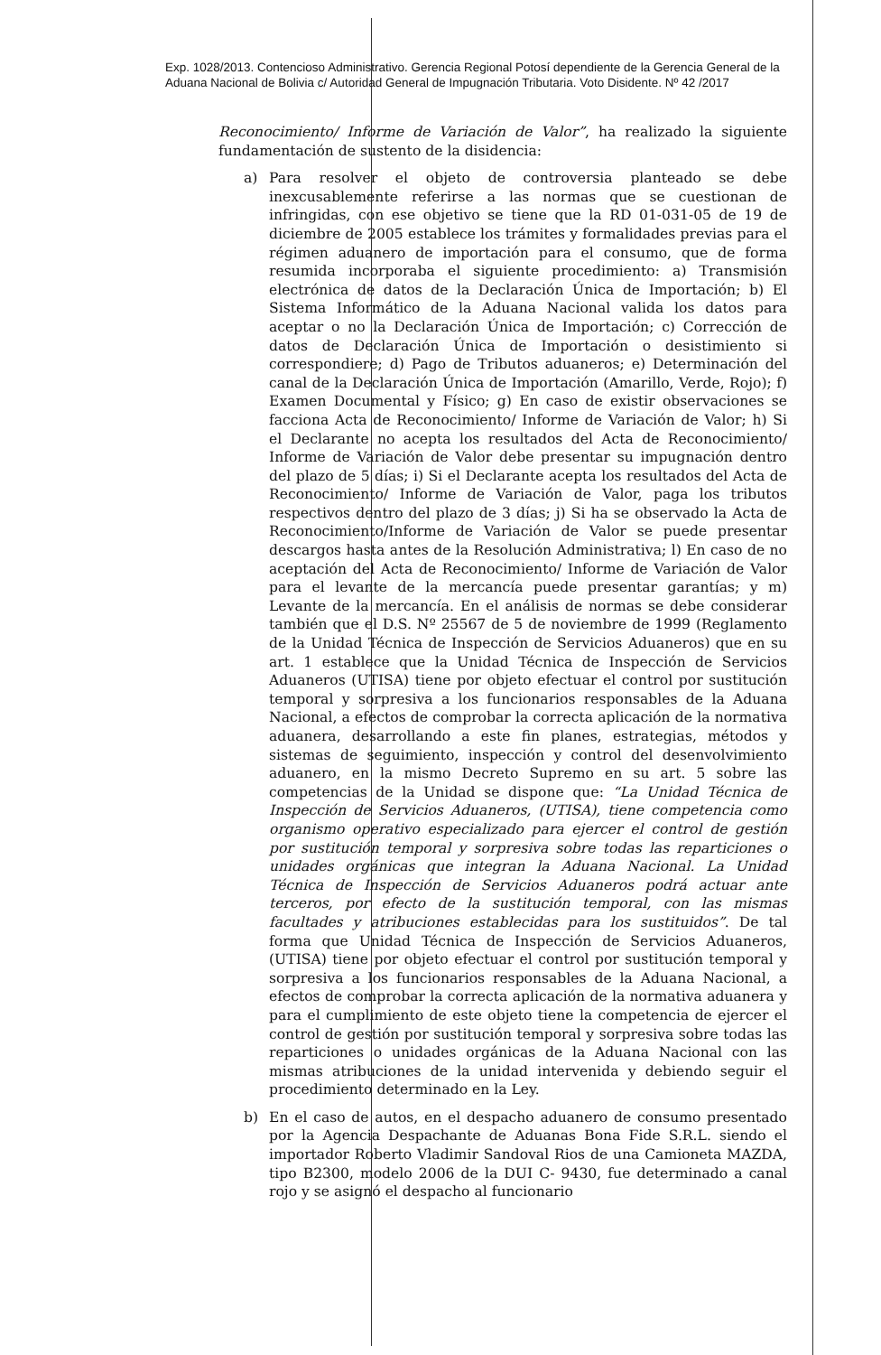Exp. 1028/2013. Contencioso Administrativo. Gerencia Regional Potosí dependiente de la Gerencia General de la Aduana Nacional de Bolivia c/ Autoridad General de Impugnación Tributaria. Voto Disidente. Nº 42 /2017
Reconocimiento/ Informe de Variación de Valor”, ha realizado la siguiente fundamentación de sustento de la disidencia:
a) Para resolver el objeto de controversia planteado se debe inexcusablemente referirse a las normas que se cuestionan de infringidas, con ese objetivo se tiene que la RD 01-031-05 de 19 de diciembre de 2005 establece los trámites y formalidades previas para el régimen aduanero de importación para el consumo, que de forma resumida incorporaba el siguiente procedimiento: a) Transmisión electrónica de datos de la Declaración Única de Importación; b) El Sistema Informático de la Aduana Nacional valida los datos para aceptar o no la Declaración Única de Importación; c) Corrección de datos de Declaración Única de Importación o desistimiento si correspondiere; d) Pago de Tributos aduaneros; e) Determinación del canal de la Declaración Única de Importación (Amarillo, Verde, Rojo); f) Examen Documental y Físico; g) En caso de existir observaciones se facciona Acta de Reconocimiento/ Informe de Variación de Valor; h) Si el Declarante no acepta los resultados del Acta de Reconocimiento/ Informe de Variación de Valor debe presentar su impugnación dentro del plazo de 5 días; i) Si el Declarante acepta los resultados del Acta de Reconocimiento/ Informe de Variación de Valor, paga los tributos respectivos dentro del plazo de 3 días; j) Si ha se observado la Acta de Reconocimiento/Informe de Variación de Valor se puede presentar descargos hasta antes de la Resolución Administrativa; l) En caso de no aceptación del Acta de Reconocimiento/ Informe de Variación de Valor para el levante de la mercancía puede presentar garantías; y m) Levante de la mercancía. En el análisis de normas se debe considerar también que el D.S. Nº 25567 de 5 de noviembre de 1999 (Reglamento de la Unidad Técnica de Inspección de Servicios Aduaneros) que en su art. 1 establece que la Unidad Técnica de Inspección de Servicios Aduaneros (UTISA) tiene por objeto efectuar el control por sustitución temporal y sorpresiva a los funcionarios responsables de la Aduana Nacional, a efectos de comprobar la correcta aplicación de la normativa aduanera, desarrollando a este fin planes, estrategias, métodos y sistemas de seguimiento, inspección y control del desenvolvimiento aduanero, en la mismo Decreto Supremo en su art. 5 sobre las competencias de la Unidad se dispone que: “La Unidad Técnica de Inspección de Servicios Aduaneros, (UTISA), tiene competencia como organismo operativo especializado para ejercer el control de gestión por sustitución temporal y sorpresiva sobre todas las reparticiones o unidades orgánicas que integran la Aduana Nacional. La Unidad Técnica de Inspección de Servicios Aduaneros podrá actuar ante terceros, por efecto de la sustitución temporal, con las mismas facultades y atribuciones establecidas para los sustituidos”. De tal forma que Unidad Técnica de Inspección de Servicios Aduaneros, (UTISA) tiene por objeto efectuar el control por sustitución temporal y sorpresiva a los funcionarios responsables de la Aduana Nacional, a efectos de comprobar la correcta aplicación de la normativa aduanera y para el cumplimiento de este objeto tiene la competencia de ejercer el control de gestión por sustitución temporal y sorpresiva sobre todas las reparticiones o unidades orgánicas de la Aduana Nacional con las mismas atribuciones de la unidad intervenida y debiendo seguir el procedimiento determinado en la Ley.
b) En el caso de autos, en el despacho aduanero de consumo presentado por la Agencia Despachante de Aduanas Bona Fide S.R.L. siendo el importador Roberto Vladimir Sandoval Rios de una Camioneta MAZDA, tipo B2300, modelo 2006 de la DUI C- 9430, fue determinado a canal rojo y se asignó el despacho al funcionario